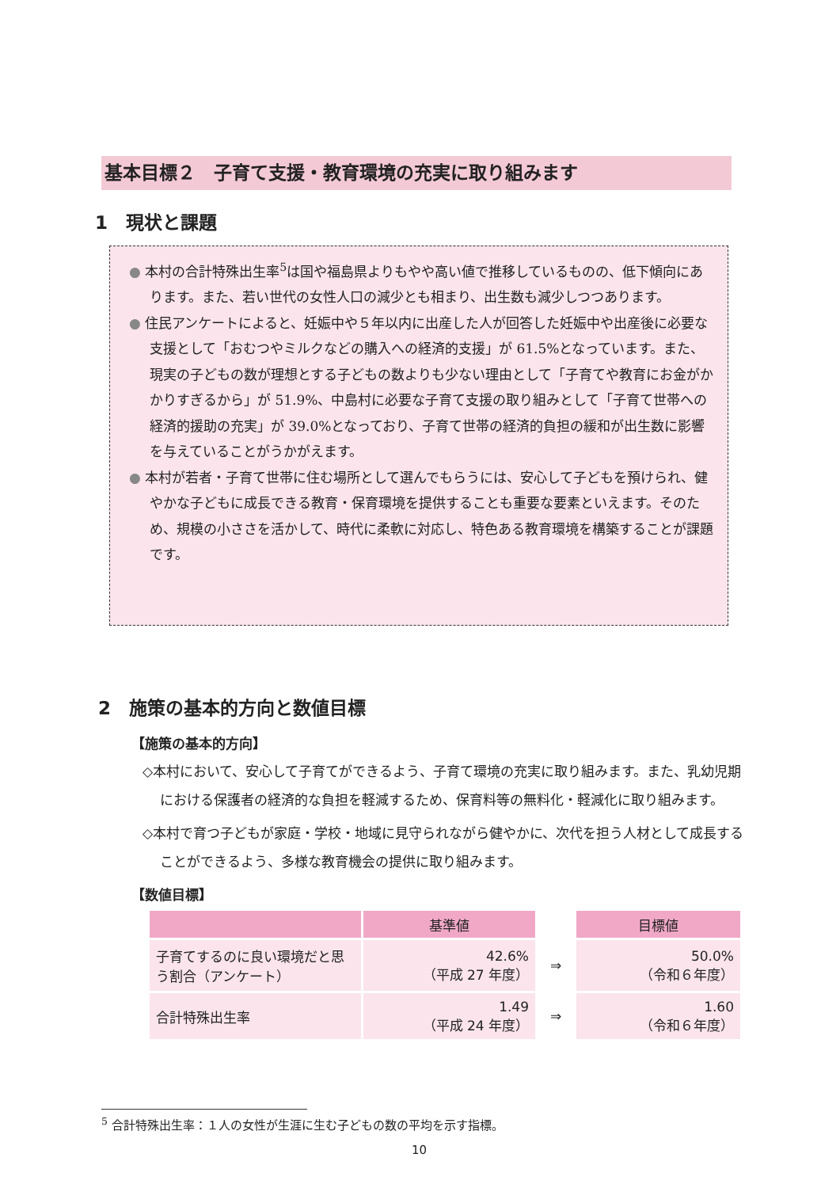基本目標２　子育て支援・教育環境の充実に取り組みます
1　現状と課題
● 本村の合計特殊出生率<sup>5</sup>は国や福島県よりもやや高い値で推移しているものの、低下傾向にあります。また、若い世代の女性人口の減少とも相まり、出生数も減少しつつあります。
● 住民アンケートによると、妊娠中や５年以内に出産した人が回答した妊娠中や出産後に必要な支援として「おむつやミルクなどの購入への経済的支援」が 61.5%となっています。また、現実の子どもの数が理想とする子どもの数よりも少ない理由として「子育てや教育にお金がかかりすぎるから」が 51.9%、中島村に必要な子育て支援の取り組みとして「子育て世帯への経済的援助の充実」が 39.0%となっており、子育て世帯の経済的負担の緩和が出生数に影響を与えていることがうかがえます。
● 本村が若者・子育て世帯に住む場所として選んでもらうには、安心して子どもを預けられ、健やかな子どもに成長できる教育・保育環境を提供することも重要な要素といえます。そのため、規模の小ささを活かして、時代に柔軟に対応し、特色ある教育環境を構築することが課題です。
2　施策の基本的方向と数値目標
【施策の基本的方向】
◇本村において、安心して子育てができるよう、子育て環境の充実に取り組みます。また、乳幼児期における保護者の経済的な負担を軽減するため、保育料等の無料化・軽減化に取り組みます。
◇本村で育つ子どもが家庭・学校・地域に見守られながら健やかに、次代を担う人材として成長することができるよう、多様な教育機会の提供に取り組みます。
【数値目標】
| | 基準値 | | 目標値 |
| --- | --- | --- | --- |
| 子育てするのに良い環境だと思う割合（アンケート） | 42.6% （平成 27 年度） | ⇒ | 50.0% （令和６年度） |
| 合計特殊出生率 | 1.49 （平成 24 年度） | ⇒ | 1.60 （令和６年度） |
<sup>5</sup> 合計特殊出生率：１人の女性が生涯に生む子どもの数の平均を示す指標。
10